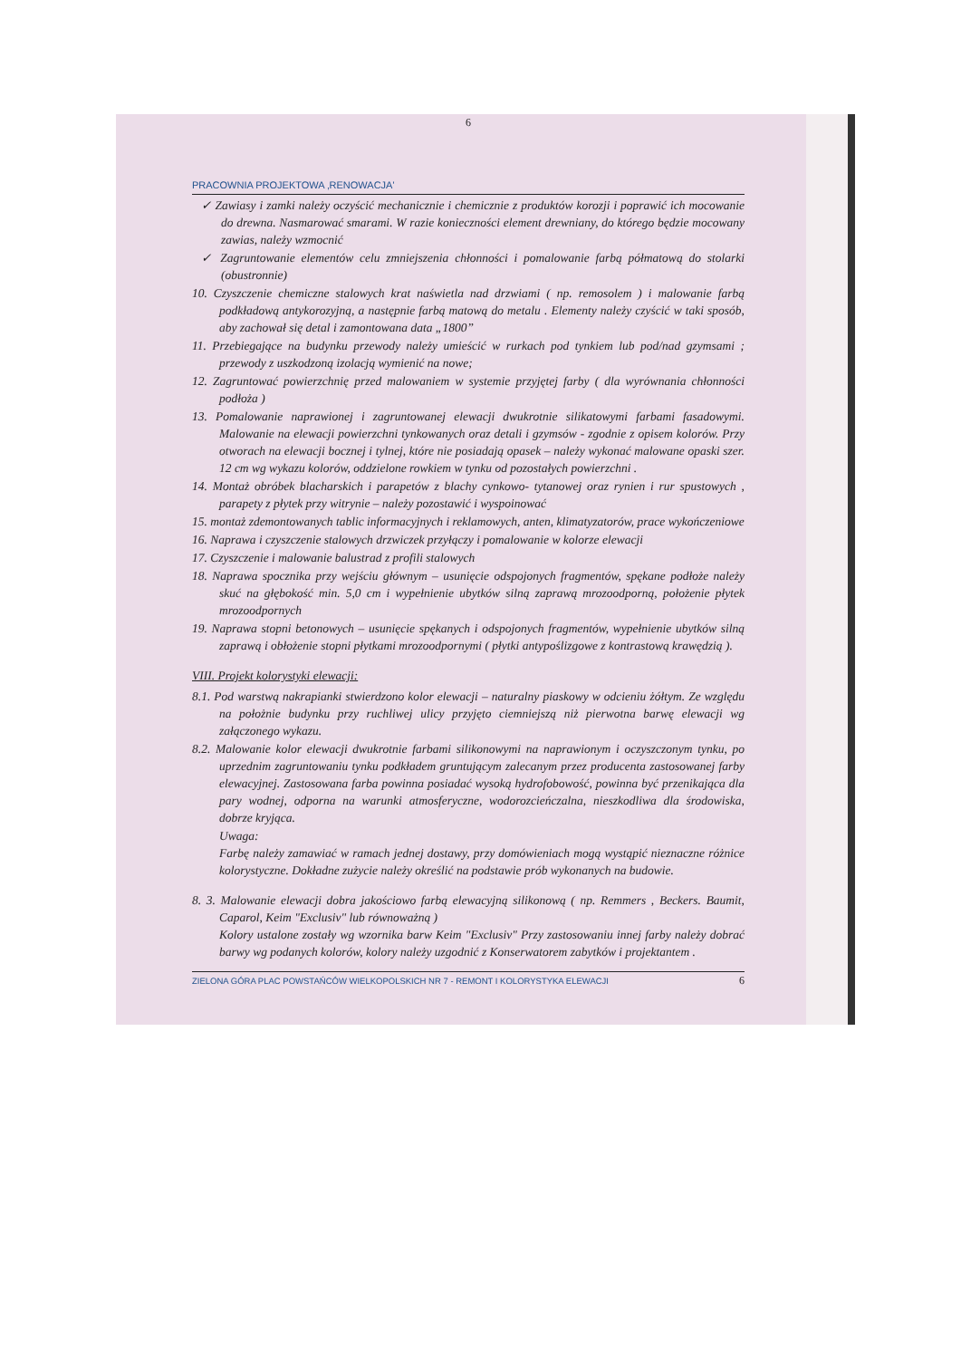6
PRACOWNIA PROJEKTOWA ‚RENOWACJA'
✓ Zawiasy i zamki należy oczyścić mechanicznie i chemicznie z produktów korozji i poprawić ich mocowanie do drewna. Nasmarować smarami. W razie konieczności element drewniany, do którego będzie mocowany zawias, należy wzmocnić
✓ Zagruntowanie elementów celu zmniejszenia chłonności i pomalowanie farbą półmatową do stolarki (obustronnie)
10. Czyszczenie chemiczne stalowych krat naświetla nad drzwiami ( np. remosolem ) i malowanie farbą podkładową antykorozyjną, a następnie farbą matową do metalu . Elementy należy czyścić w taki sposób, aby zachował się detal i zamontowana data „1800”
11. Przebiegające na budynku przewody należy umieścić w rurkach pod tynkiem lub pod/nad gzymsami ; przewody z uszkodzoną izolacją wymienić na nowe;
12. Zagruntować powierzchnię przed malowaniem w systemie przyjętej farby ( dla wyrównania chłonności podłoża )
13. Pomalowanie naprawionej i zagruntowanej elewacji dwukrotnie silikatowymi farbami fasadowymi. Malowanie na elewacji powierzchni tynkowanych oraz detali i gzymsów - zgodnie z opisem kolorów. Przy otworach na elewacji bocznej i tylnej, które nie posiadają opasek – należy wykonać malowane opaski szer. 12 cm wg wykazu kolorów, oddzielone rowkiem w tynku od pozostałych powierzchni .
14. Montaż obróbek blacharskich i parapetów z blachy cynkowo- tytanowej oraz rynien i rur spustowych , parapety z płytek przy witrynie – należy pozostawić i wyspoinować
15. montaż zdemontowanych tablic informacyjnych i reklamowych, anten, klimatyzatorów, prace wykończeniowe
16. Naprawa i czyszczenie stalowych drzwiczek przyłączy i pomalowanie w kolorze elewacji
17. Czyszczenie i malowanie balustrad z profili stalowych
18. Naprawa spocznika przy wejściu głównym – usunięcie odspojonych fragmentów, spękane podłoże należy skuć na głębokość min. 5,0 cm i wypełnienie ubytków silną zaprawą mrozoodporną, położenie płytek mrozoodpornych
19. Naprawa stopni betonowych – usunięcie spękanych i odspojonych fragmentów, wypełnienie ubytków silną zaprawą i obłożenie stopni płytkami mrozoodpornymi ( płytki antypoślizgowe z kontrastową krawędzią ).
VIII. Projekt kolorystyki elewacji:
8.1. Pod warstwą nakrapianki stwierdzono kolor elewacji – naturalny piaskowy w odcieniu żółtym. Ze względu na położnie budynku przy ruchliwej ulicy przyjęto ciemniejszą niż pierwotna barwę elewacji wg załączonego wykazu.
8.2. Malowanie kolor elewacji dwukrotnie farbami silikonowymi na naprawionym i oczyszczonym tynku, po uprzednim zagruntowaniu tynku podkładem gruntującym zalecanym przez producenta zastosowanej farby elewacyjnej. Zastosowana farba powinna posiadać wysoką hydrofobowość, powinna być przenikająca dla pary wodnej, odporna na warunki atmosferyczne, wodorozcieńczalna, nieszkodliwa dla środowiska, dobrze kryjąca.
Uwaga:
Farbę należy zamawiać w ramach jednej dostawy, przy domówieniach mogą wystąpić nieznaczne różnice kolorystyczne. Dokładne zużycie należy określić na podstawie prób wykonanych na budowie.
8. 3. Malowanie elewacji dobra jakościowo farbą elewacyjną silikonową ( np. Remmers , Beckers. Baumit, Caparol, Keim "Exclusiv" lub równoważną )
Kolory ustalone zostały wg wzornika barw Keim "Exclusiv" Przy zastosowaniu innej farby należy dobrać barwy wg podanych kolorów, kolory należy uzgodnić z Konserwatorem zabytków i projektantem .
ZIELONA GÓRA PLAC POWSTAŃCÓW WIELKOPOLSKICH NR 7 - REMONT I KOLORYSTYKA ELEWACJI 6